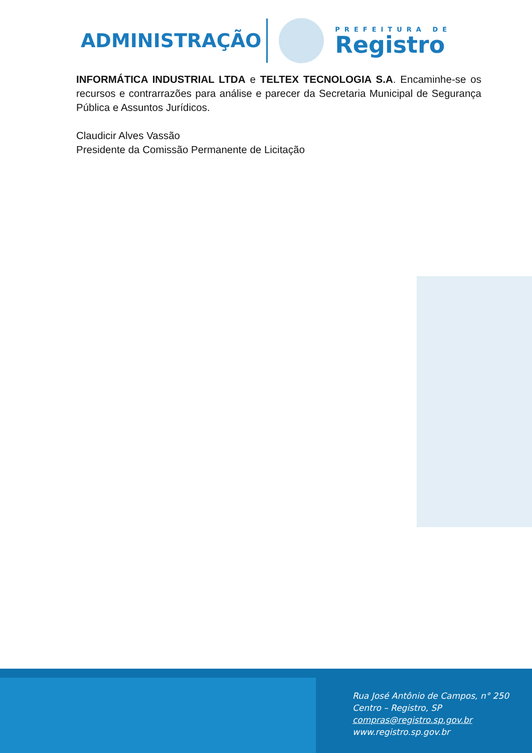ADMINISTRAÇÃO
PREFEITURA DE
Registro
INFORMÁTICA INDUSTRIAL LTDA e TELTEX TECNOLOGIA S.A. Encaminhe-se os recursos e contrarrazões para análise e parecer da Secretaria Municipal de Segurança Pública e Assuntos Jurídicos.
Claudicir Alves Vassão
Presidente da Comissão Permanente de Licitação
Rua José Antônio de Campos, n° 250
Centro – Registro, SP
compras@registro.sp.gov.br
www.registro.sp.gov.br